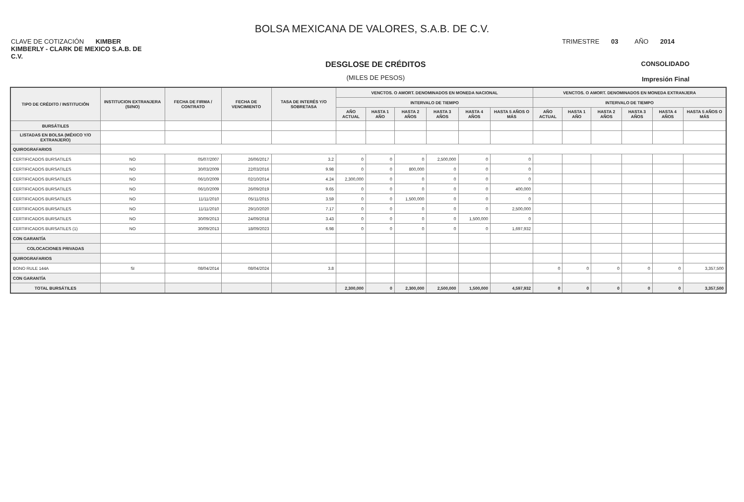BOLSA MEXICANA DE VALORES, S.A.B. DE C.V.
CLAVE DE COTIZACIÓN KIMBER TRIMESTRE 03 AÑO 2014
KIMBERLY - CLARK DE MEXICO S.A.B. DE C.V.
DESGLOSE DE CRÉDITOS
(MILES DE PESOS)
CONSOLIDADO
Impresión Final
| TIPO DE CRÉDITO / INSTITUCIÓN | INSTITUCION EXTRANJERA (SI/NO) | FECHA DE FIRMA / CONTRATO | FECHA DE VENCIMIENTO | TASA DE INTERÉS Y/O SOBRETASA | VENCTOS. O AMORT. DENOMINADOS EN MONEDA NACIONAL | | | | | | VENCTOS. O AMORT. DENOMINADOS EN MONEDA EXTRANJERA | | | | | |
| --- | --- | --- | --- | --- | --- | --- | --- | --- | --- | --- | --- | --- | --- | --- | --- | --- |
| | | | | | INTERVALO DE TIEMPO | | | | | | INTERVALO DE TIEMPO | | | | | |
| | | | | | AÑO ACTUAL | HASTA 1 AÑO | HASTA 2 AÑOS | HASTA 3 AÑOS | HASTA 4 AÑOS | HASTA 5 AÑOS O MÁS | AÑO ACTUAL | HASTA 1 AÑO | HASTA 2 AÑOS | HASTA 3 AÑOS | HASTA 4 AÑOS | HASTA 5 AÑOS O MÁS |
| BURSÁTILES | | | | | | | | | | | | | | | | |
| LISTADAS EN BOLSA (MÉXICO Y/O EXTRANJERO) | | | | | | | | | | | | | | | | |
| QUIROGRAFARIOS | | | | | | | | | | | | | | | | |
| CERTIFICADOS BURSATILES | NO | 05/07/2007 | 26/06/2017 | 3.2 | 0 | 0 | 0 | 2,500,000 | 0 | 0 | | | | | | |
| CERTIFICADOS BURSATILES | NO | 30/03/2009 | 22/03/2016 | 9.98 | 0 | 0 | 800,000 | 0 | 0 | 0 | | | | | | |
| CERTIFICADOS BURSATILES | NO | 06/10/2009 | 02/10/2014 | 4.24 | 2,300,000 | 0 | 0 | 0 | 0 | 0 | | | | | | |
| CERTIFICADOS BURSATILES | NO | 06/10/2009 | 26/09/2019 | 9.65 | 0 | 0 | 0 | 0 | 0 | 400,000 | | | | | | |
| CERTIFICADOS BURSATILES | NO | 11/11/2010 | 05/11/2015 | 3.59 | 0 | 0 | 1,500,000 | 0 | 0 | 0 | | | | | | |
| CERTIFICADOS BURSATILES | NO | 11/11/2010 | 29/10/2020 | 7.17 | 0 | 0 | 0 | 0 | 0 | 2,500,000 | | | | | | |
| CERTIFICADOS BURSATILES | NO | 30/09/2013 | 24/09/2018 | 3.43 | 0 | 0 | 0 | 0 | 1,500,000 | 0 | | | | | | |
| CERTIFICADOS BURSATILES (1) | NO | 30/09/2013 | 18/09/2023 | 6.98 | 0 | 0 | 0 | 0 | 0 | 1,697,932 | | | | | | |
| CON GARANTÍA | | | | | | | | | | | | | | | | |
| COLOCACIONES PRIVADAS | | | | | | | | | | | | | | | | |
| QUIROGRAFARIOS | | | | | | | | | | | | | | | | |
| BONO RULE 144A | SI | 08/04/2014 | 08/04/2024 | 3.8 | | | | | | | 0 | 0 | 0 | 0 | 0 | 3,357,500 |
| CON GARANTÍA | | | | | | | | | | | | | | | | |
| TOTAL BURSÁTILES | | | | | 2,300,000 | 0 | 2,300,000 | 2,500,000 | 1,500,000 | 4,597,932 | 0 | 0 | 0 | 0 | 0 | 3,357,500 |